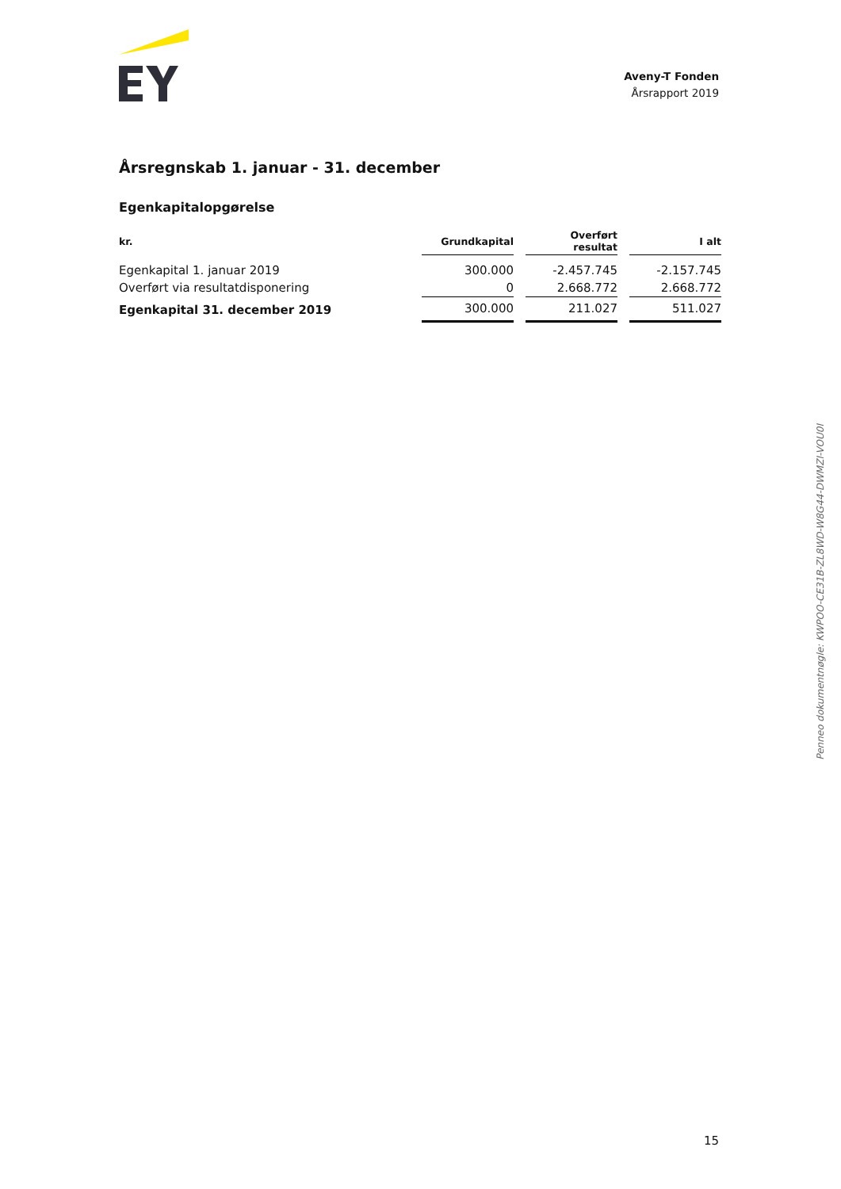Aveny-T Fonden
Årsrapport 2019
Årsregnskab 1. januar - 31. december
Egenkapitalopgørelse
| kr. | Grundkapital | | Overført resultat | | I alt |
| --- | --- | --- | --- | --- | --- |
| Egenkapital 1. januar 2019 | 300.000 | | -2.457.745 | | -2.157.745 |
| Overført via resultatdisponering | 0 | | 2.668.772 | | 2.668.772 |
| Egenkapital 31. december 2019 | 300.000 | | 211.027 | | 511.027 |
Penneo dokumentnøgle: KWPOO-CE31B-ZL8WD-W8G44-DWMZI-VOU0I
15